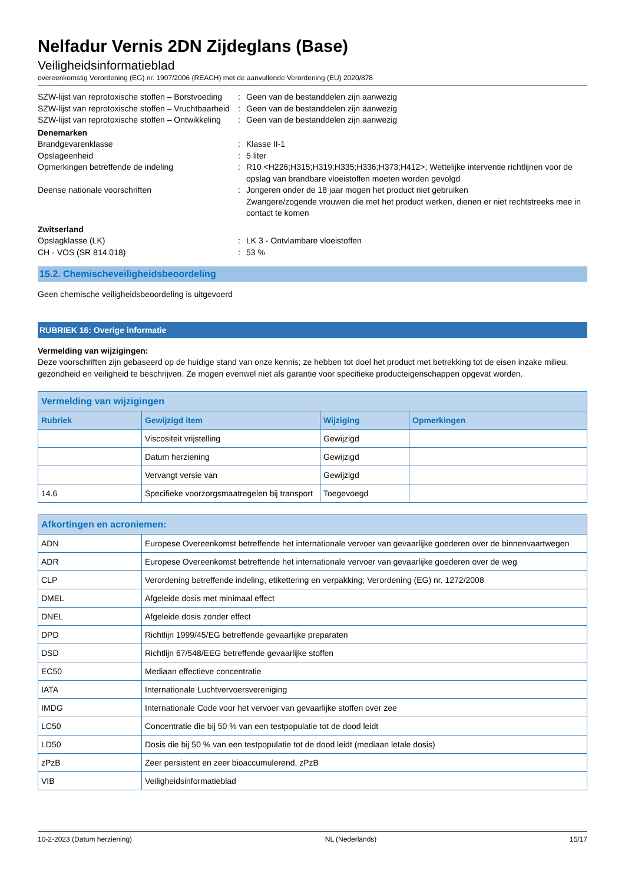Nelfadur Vernis 2DN Zijdeglans (Base)
Veiligheidsinformatieblad
overeenkomstig Verordening (EG) nr. 1907/2006 (REACH) met de aanvullende Verordening (EU) 2020/878
SZW-lijst van reprotoxische stoffen – Borstvoeding
:
Geen van de bestanddelen zijn aanwezig
SZW-lijst van reprotoxische stoffen – Vruchtbaarheid
:
Geen van de bestanddelen zijn aanwezig
SZW-lijst van reprotoxische stoffen – Ontwikkeling
:
Geen van de bestanddelen zijn aanwezig
Denemarken
Brandgevarenklasse
:
Klasse II-1
Opslageenheid
:
5 liter
Opmerkingen betreffende de indeling
:
R10 <H226;H315;H319;H335;H336;H373;H412>; Wettelijke interventie richtlijnen voor de opslag van brandbare vloeistoffen moeten worden gevolgd
Deense nationale voorschriften
:
Jongeren onder de 18 jaar mogen het product niet gebruiken
Zwangere/zogende vrouwen die met het product werken, dienen er niet rechtstreeks mee in contact te komen
Zwitserland
Opslagklasse (LK)
:
LK 3 - Ontvlambare vloeistoffen
CH - VOS (SR 814.018)
:
53 %
15.2. Chemischeveiligheidsbeoordeling
Geen chemische veiligheidsbeoordeling is uitgevoerd
RUBRIEK 16: Overige informatie
Vermelding van wijzigingen:
Deze voorschriften zijn gebaseerd op de huidige stand van onze kennis; ze hebben tot doel het product met betrekking tot de eisen inzake milieu, gezondheid en veiligheid te beschrijven. Ze mogen evenwel niet als garantie voor specifieke producteigenschappen opgevat worden.
| Vermelding van wijzigingen | | | |
| --- | --- | --- | --- |
| Rubriek | Gewijzigd item | Wijziging | Opmerkingen |
| | Viscositeit vrijstelling | Gewijzigd | |
| | Datum herziening | Gewijzigd | |
| | Vervangt versie van | Gewijzigd | |
| 14.6 | Specifieke voorzorgsmaatregelen bij transport | Toegevoegd | |
| Afkortingen en acroniemen: | |
| --- | --- |
| ADN | Europese Overeenkomst betreffende het internationale vervoer van gevaarlijke goederen over de binnenvaartwegen |
| ADR | Europese Overeenkomst betreffende het internationale vervoer van gevaarlijke goederen over de weg |
| CLP | Verordening betreffende indeling, etikettering en verpakking; Verordening (EG) nr. 1272/2008 |
| DMEL | Afgeleide dosis met minimaal effect |
| DNEL | Afgeleide dosis zonder effect |
| DPD | Richtlijn 1999/45/EG betreffende gevaarlijke preparaten |
| DSD | Richtlijn 67/548/EEG betreffende gevaarlijke stoffen |
| EC50 | Mediaan effectieve concentratie |
| IATA | Internationale Luchtvervoersvereniging |
| IMDG | Internationale Code voor het vervoer van gevaarlijke stoffen over zee |
| LC50 | Concentratie die bij 50 % van een testpopulatie tot de dood leidt |
| LD50 | Dosis die bij 50 % van een testpopulatie tot de dood leidt (mediaan letale dosis) |
| zPzB | Zeer persistent en zeer bioaccumulerend, zPzB |
| VIB | Veiligheidsinformatieblad |
10-2-2023 (Datum herziening) NL (Nederlands) 15/17